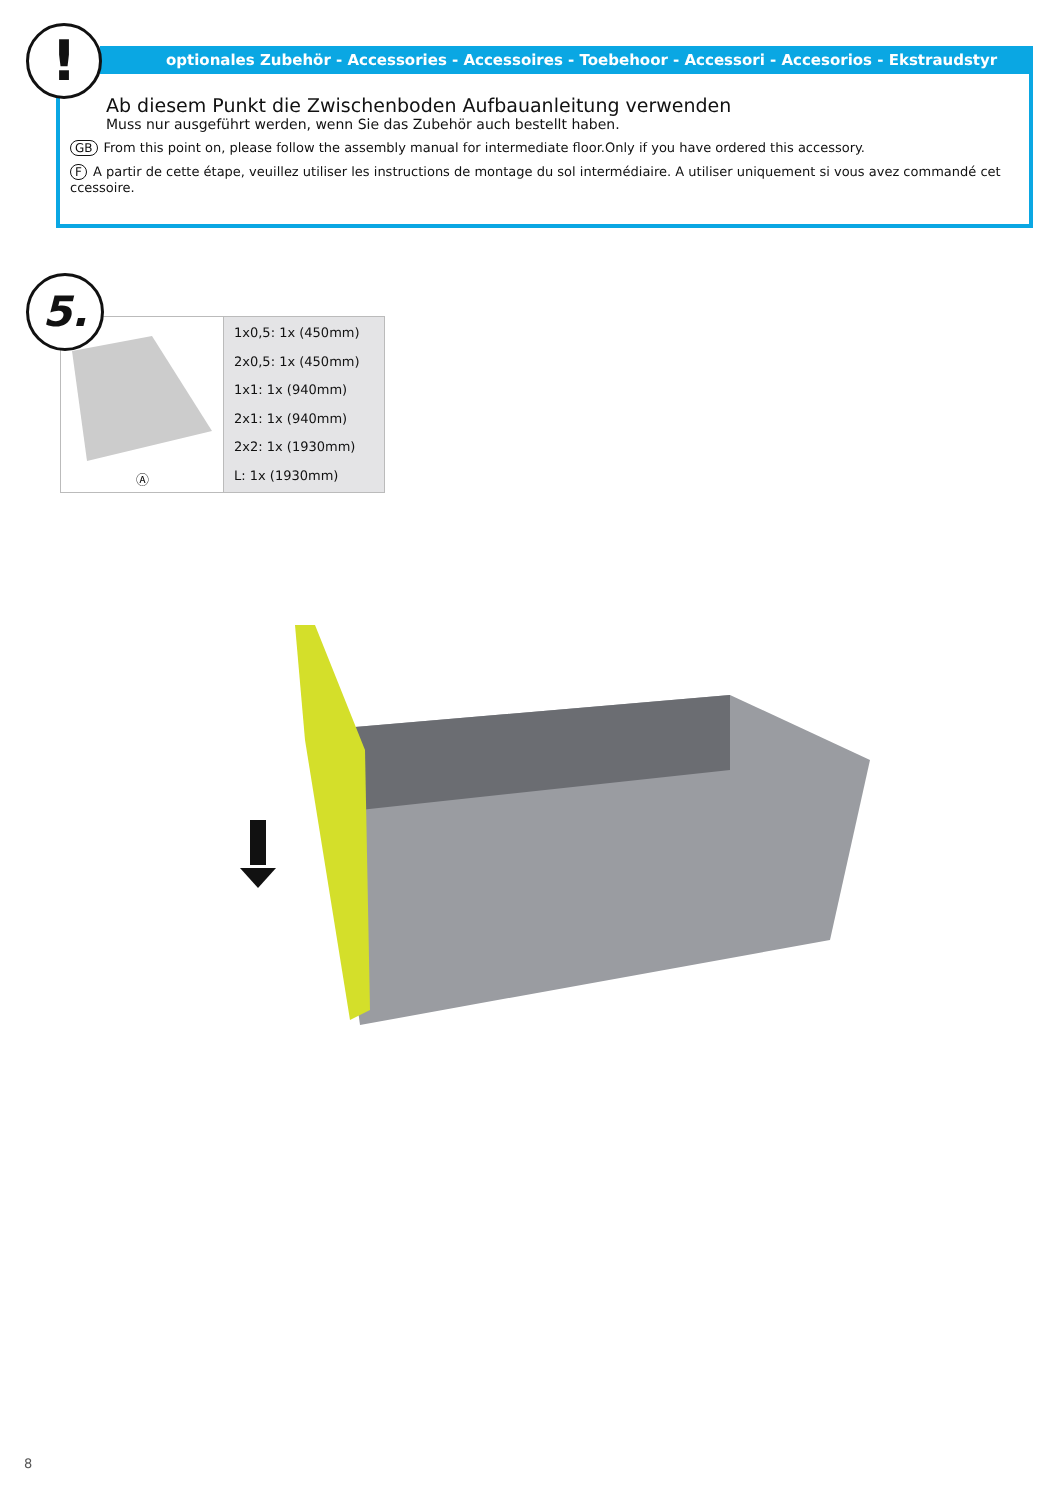optionales Zubehör - Accessories - Accessoires - Toebehoor - Accessori - Accesorios - Ekstraudstyr
Ab diesem Punkt die Zwischenboden Aufbauanleitung verwenden
Muss nur ausgeführt werden, wenn Sie das Zubehör auch bestellt haben.
GB From this point on, please follow the assembly manual for intermediate floor.Only if you have ordered this accessory.
F A partir de cette étape, veuillez utiliser les instructions de montage du sol intermédiaire. A utiliser uniquement si vous avez commandé cet ccessoire.
!
5.
| Ⓐ | 1x0,5: 1x (450mm) 2x0,5: 1x (450mm) 1x1: 1x (940mm) 2x1: 1x (940mm) 2x2: 1x (1930mm) L: 1x (1930mm) |
8